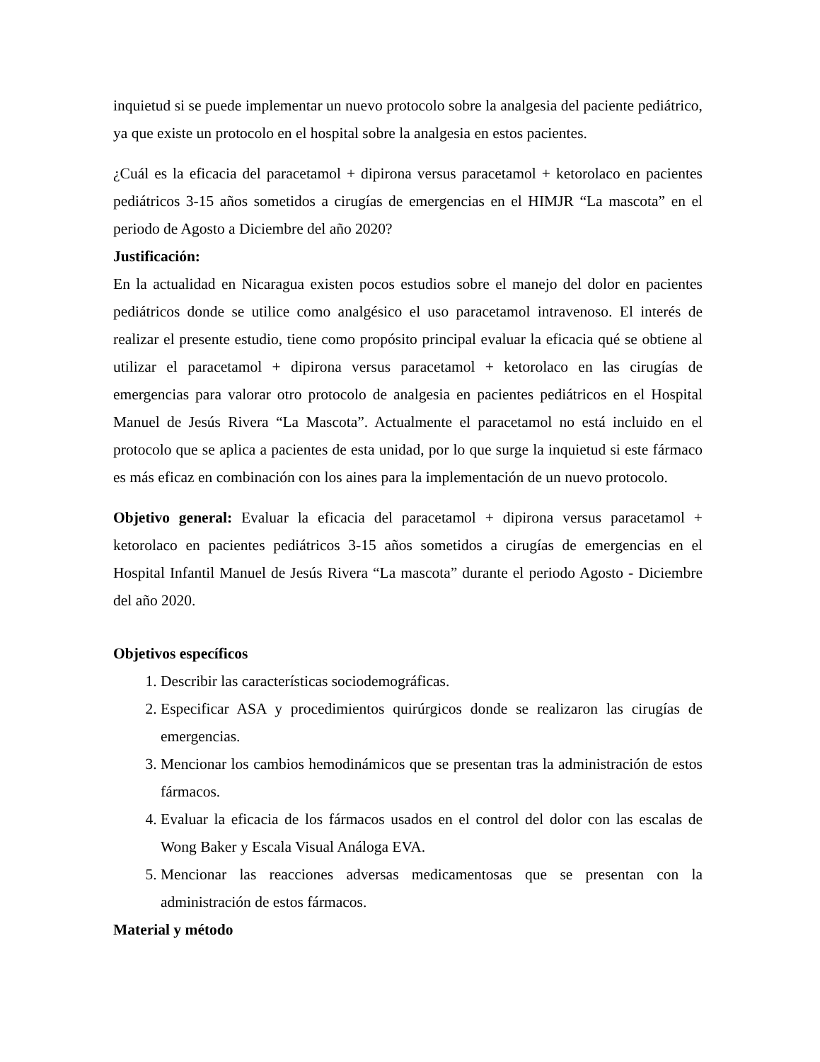inquietud si se puede implementar un nuevo protocolo sobre la analgesia del paciente pediátrico, ya que existe un protocolo en el hospital sobre la analgesia en estos pacientes.
¿Cuál es la eficacia del paracetamol + dipirona versus paracetamol + ketorolaco en pacientes pediátricos 3-15 años sometidos a cirugías de emergencias en el HIMJR “La mascota” en el periodo de Agosto a Diciembre del año 2020?
Justificación:
En la actualidad en Nicaragua existen pocos estudios sobre el manejo del dolor en pacientes pediátricos donde se utilice como analgésico el uso paracetamol intravenoso. El interés de realizar el presente estudio, tiene como propósito principal evaluar la eficacia qué se obtiene al utilizar el paracetamol + dipirona versus paracetamol + ketorolaco en las cirugías de emergencias para valorar otro protocolo de analgesia en pacientes pediátricos en el Hospital Manuel de Jesús Rivera “La Mascota”. Actualmente el paracetamol no está incluido en el protocolo que se aplica a pacientes de esta unidad, por lo que surge la inquietud si este fármaco es más eficaz en combinación con los aines para la implementación de un nuevo protocolo.
Objetivo general: Evaluar la eficacia del paracetamol + dipirona versus paracetamol + ketorolaco en pacientes pediátricos 3-15 años sometidos a cirugías de emergencias en el Hospital Infantil Manuel de Jesús Rivera “La mascota” durante el periodo Agosto - Diciembre del año 2020.
Objetivos específicos
1. Describir las características sociodemográficas.
2. Especificar ASA y procedimientos quirúrgicos donde se realizaron las cirugías de emergencias.
3. Mencionar los cambios hemodinámicos que se presentan tras la administración de estos fármacos.
4. Evaluar la eficacia de los fármacos usados en el control del dolor con las escalas de Wong Baker y Escala Visual Análoga EVA.
5. Mencionar las reacciones adversas medicamentosas que se presentan con la administración de estos fármacos.
Material y método